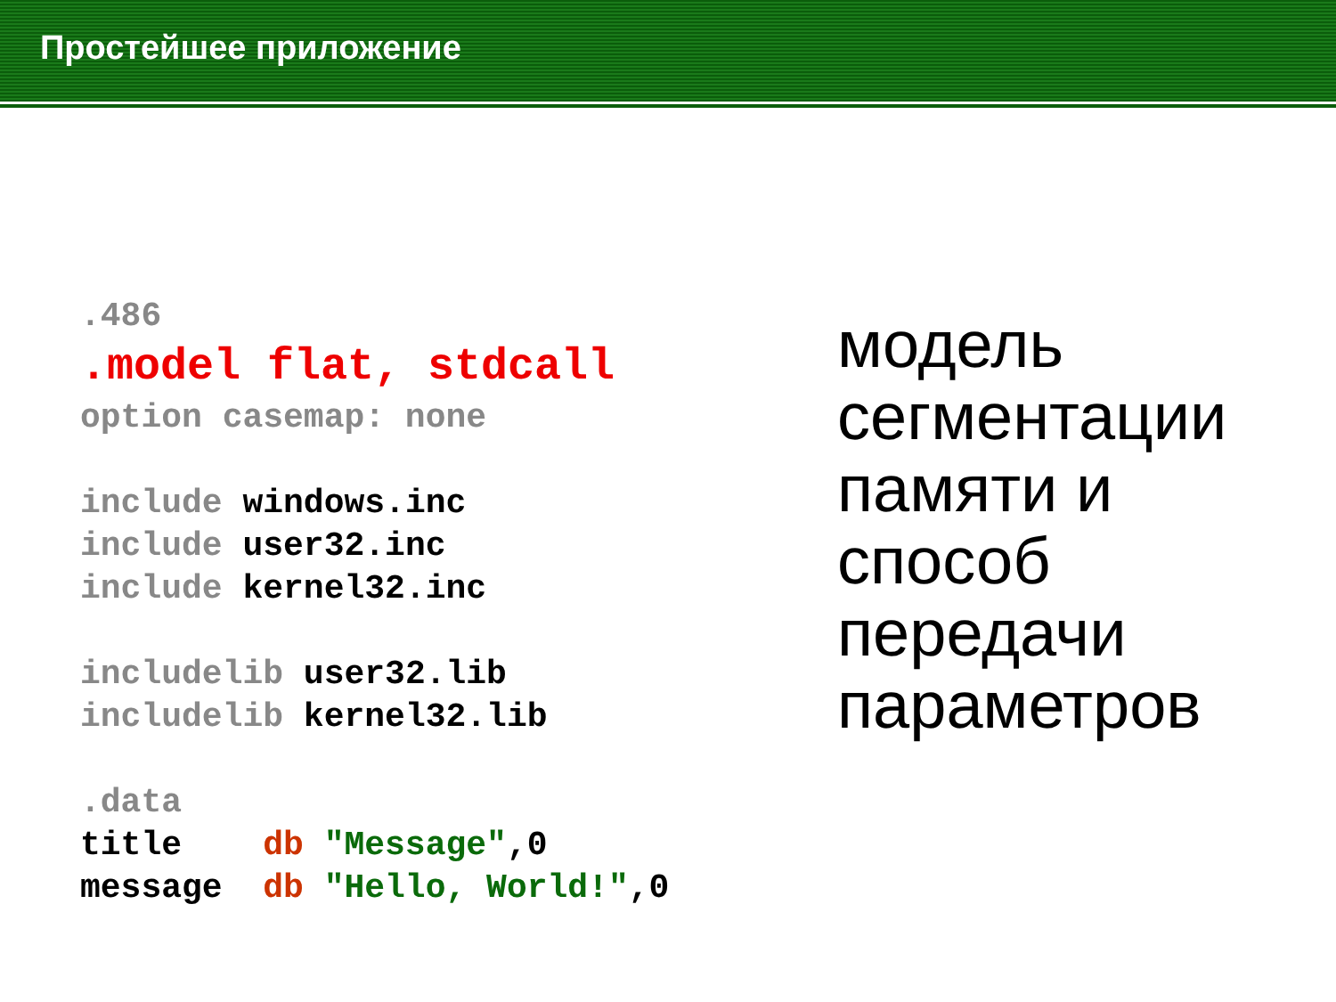Простейшее приложение
.486 .model flat, stdcall option casemap: none include windows.inc include user32.inc include kernel32.inc includelib user32.lib includelib kernel32.lib .data title db "Message",0 message db "Hello, World!",0
модель
сегментации
памяти и
способ
передачи
параметров